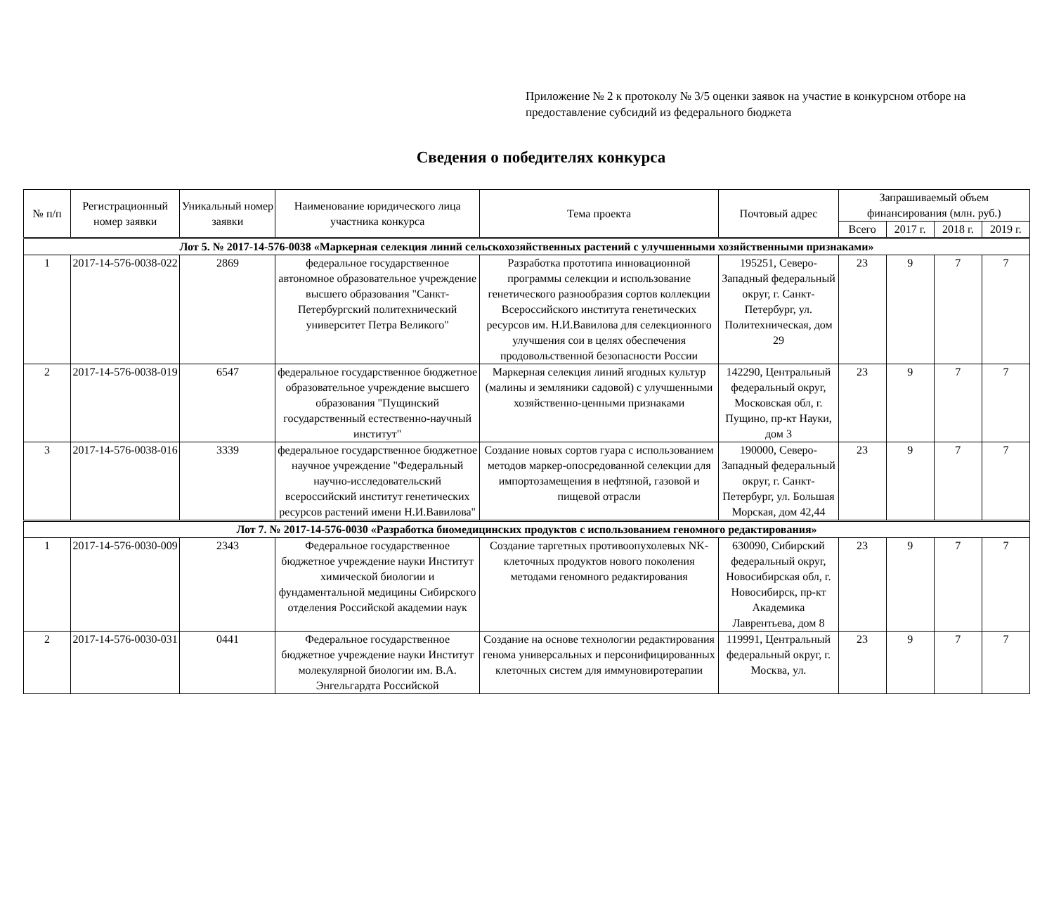Приложение № 2 к протоколу № 3/5 оценки заявок на участие в конкурсном отборе на предоставление субсидий из федерального бюджета
Сведения о победителях конкурса
| № п/п | Регистрационный номер заявки | Уникальный номер заявки | Наименование юридического лица участника конкурса | Тема проекта | Почтовый адрес | Запрашиваемый объем финансирования (млн. руб.) | | | |
| --- | --- | --- | --- | --- | --- | --- | --- | --- | --- |
| | | | | | | Всего | 2017 г. | 2018 г. | 2019 г. |
| Лот 5. № 2017-14-576-0038 «Маркерная селекция линий сельскохозяйственных растений с улучшенными хозяйственными признаками» | | | | | | | | | |
| 1 | 2017-14-576-0038-022 | 2869 | федеральное государственное автономное образовательное учреждение высшего образования "Санкт-Петербургский политехнический университет Петра Великого" | Разработка прототипа инновационной программы селекции и использование генетического разнообразия сортов коллекции Всероссийского института генетических ресурсов им. Н.И.Вавилова для селекционного улучшения сои в целях обеспечения продовольственной безопасности России | 195251, Северо-Западный федеральный округ, г. Санкт-Петербург, ул. Политехническая, дом 29 | 23 | 9 | 7 | 7 |
| 2 | 2017-14-576-0038-019 | 6547 | федеральное государственное бюджетное образовательное учреждение высшего образования "Пущинский государственный естественно-научный институт" | Маркерная селекция линий ягодных культур (малины и земляники садовой) с улучшенными хозяйственно-ценными признаками | 142290, Центральный федеральный округ, Московская обл, г. Пущино, пр-кт Науки, дом 3 | 23 | 9 | 7 | 7 |
| 3 | 2017-14-576-0038-016 | 3339 | федеральное государственное бюджетное научное учреждение "Федеральный научно-исследовательский всероссийский институт генетических ресурсов растений имени Н.И.Вавилова" | Создание новых сортов гуара с использованием методов маркер-опосредованной селекции для импортозамещения в нефтяной, газовой и пищевой отрасли | 190000, Северо-Западный федеральный округ, г. Санкт-Петербург, ул. Большая Морская, дом 42,44 | 23 | 9 | 7 | 7 |
| Лот 7. № 2017-14-576-0030 «Разработка биомедицинских продуктов с использованием геномного редактирования» | | | | | | | | | |
| 1 | 2017-14-576-0030-009 | 2343 | Федеральное государственное бюджетное учреждение науки Институт химической биологии и фундаментальной медицины Сибирского отделения Российской академии наук | Создание таргетных противоопухолевых NK-клеточных продуктов нового поколения методами геномного редактирования | 630090, Сибирский федеральный округ, Новосибирская обл, г. Новосибирск, пр-кт Академика Лаврентьева, дом 8 | 23 | 9 | 7 | 7 |
| 2 | 2017-14-576-0030-031 | 0441 | Федеральное государственное бюджетное учреждение науки Институт молекулярной биологии им. В.А. Энгельгардта Российской | Создание на основе технологии редактирования генома универсальных и персонифицированных клеточных систем для иммуновиротерапии | 119991, Центральный федеральный округ, г. Москва, ул. | 23 | 9 | 7 | 7 |